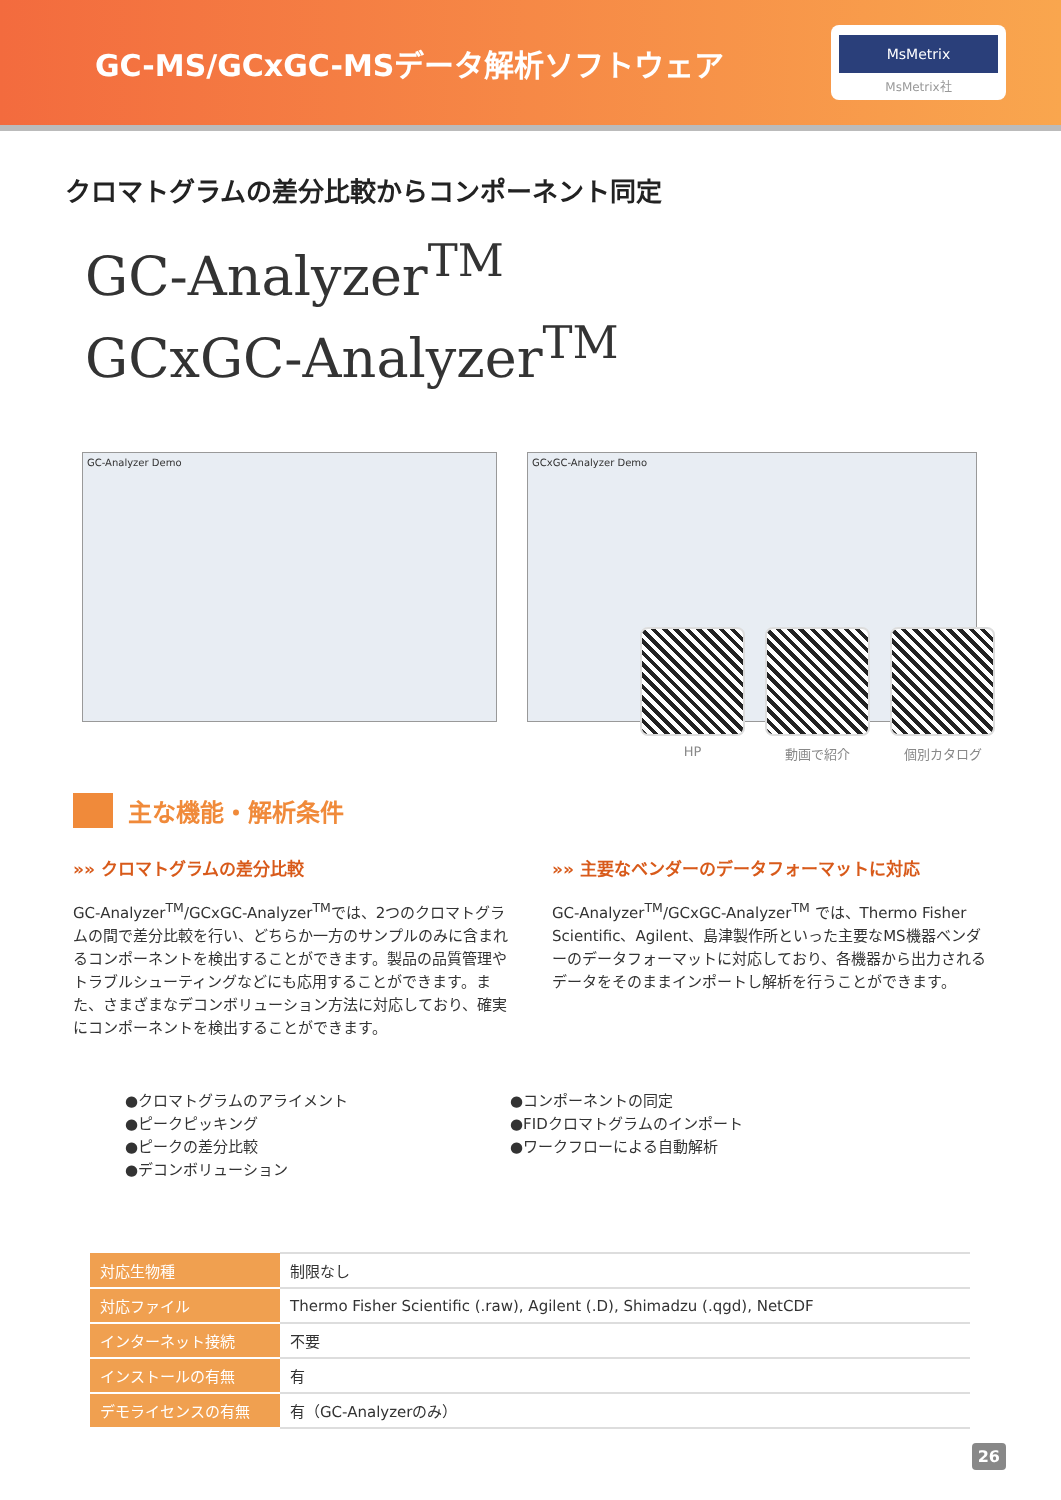GC-MS/GCxGC-MSデータ解析ソフトウェア
MsMetrix
MsMetrix社
クロマトグラムの差分比較からコンポーネント同定
GC-Analyzer<sup>TM</sup>
GCxGC-Analyzer<sup>TM</sup>
GC-Analyzer Demo GCxGC-Analyzer Demo
HP 動画で紹介 個別カタログ
主な機能・解析条件
»» クロマトグラムの差分比較
GC-Analyzer<sup>TM</sup>/GCxGC-Analyzer<sup>TM</sup>では、2つのクロマトグラムの間で差分比較を行い、どちらか一方のサンプルのみに含まれるコンポーネントを検出することができます。製品の品質管理やトラブルシューティングなどにも応用することができます。また、さまざまなデコンボリューション方法に対応しており、確実にコンポーネントを検出することができます。
»» 主要なベンダーのデータフォーマットに対応
GC-Analyzer<sup>TM</sup>/GCxGC-Analyzer<sup>TM</sup> では、Thermo Fisher Scientific、Agilent、島津製作所といった主要なMS機器ベンダーのデータフォーマットに対応しており、各機器から出力されるデータをそのままインポートし解析を行うことができます。
●クロマトグラムのアライメント
●ピークピッキング
●ピークの差分比較
●デコンボリューション
●コンポーネントの同定
●FIDクロマトグラムのインポート
●ワークフローによる自動解析
| 対応生物種 | 制限なし |
| 対応ファイル | Thermo Fisher Scientific (.raw), Agilent (.D), Shimadzu (.qgd), NetCDF |
| インターネット接続 | 不要 |
| インストールの有無 | 有 |
| デモライセンスの有無 | 有（GC-Analyzerのみ） |
26